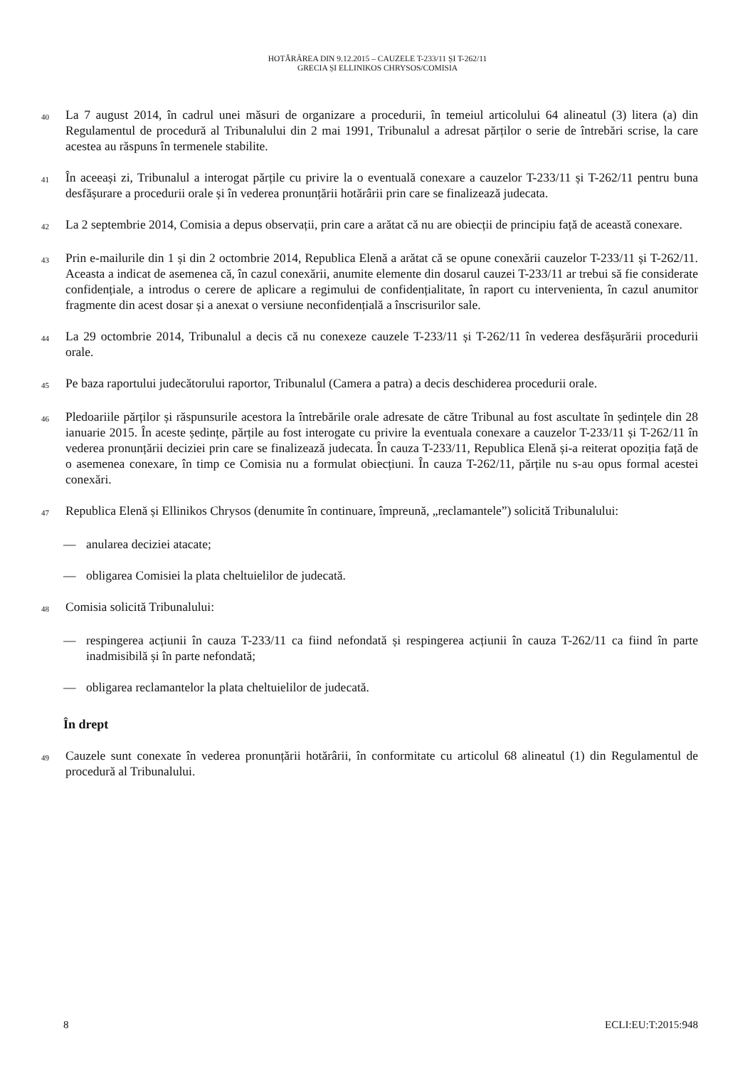HOTĂRÂREA DIN 9.12.2015 – CAUZELE T-233/11 ȘI T-262/11
GRECIA ȘI ELLINIKOS CHRYSOS/COMISIA
40
La 7 august 2014, în cadrul unei măsuri de organizare a procedurii, în temeiul articolului 64 alineatul (3) litera (a) din Regulamentul de procedură al Tribunalului din 2 mai 1991, Tribunalul a adresat părților o serie de întrebări scrise, la care acestea au răspuns în termenele stabilite.
41
În aceeași zi, Tribunalul a interogat părțile cu privire la o eventuală conexare a cauzelor T-233/11 și T-262/11 pentru buna desfășurare a procedurii orale și în vederea pronunțării hotărârii prin care se finalizează judecata.
42
La 2 septembrie 2014, Comisia a depus observații, prin care a arătat că nu are obiecții de principiu față de această conexare.
43
Prin e-mailurile din 1 și din 2 octombrie 2014, Republica Elenă a arătat că se opune conexării cauzelor T-233/11 și T-262/11. Aceasta a indicat de asemenea că, în cazul conexării, anumite elemente din dosarul cauzei T-233/11 ar trebui să fie considerate confidențiale, a introdus o cerere de aplicare a regimului de confidențialitate, în raport cu intervenienta, în cazul anumitor fragmente din acest dosar și a anexat o versiune neconfidențială a înscrisurilor sale.
44
La 29 octombrie 2014, Tribunalul a decis că nu conexeze cauzele T-233/11 și T-262/11 în vederea desfășurării procedurii orale.
45
Pe baza raportului judecătorului raportor, Tribunalul (Camera a patra) a decis deschiderea procedurii orale.
46
Pledoariile părților și răspunsurile acestora la întrebările orale adresate de către Tribunal au fost ascultate în ședințele din 28 ianuarie 2015. În aceste ședințe, părțile au fost interogate cu privire la eventuala conexare a cauzelor T-233/11 și T-262/11 în vederea pronunțării deciziei prin care se finalizează judecata. În cauza T-233/11, Republica Elenă și-a reiterat opoziția față de o asemenea conexare, în timp ce Comisia nu a formulat obiecțiuni. În cauza T-262/11, părțile nu s-au opus formal acestei conexări.
47
Republica Elenă și Ellinikos Chrysos (denumite în continuare, împreună, „reclamantele”) solicită Tribunalului:
— anularea deciziei atacate;
— obligarea Comisiei la plata cheltuielilor de judecată.
48
Comisia solicită Tribunalului:
— respingerea acțiunii în cauza T-233/11 ca fiind nefondată și respingerea acțiunii în cauza T-262/11 ca fiind în parte inadmisibilă și în parte nefondată;
— obligarea reclamantelor la plata cheltuielilor de judecată.
În drept
49
Cauzele sunt conexate în vederea pronunțării hotărârii, în conformitate cu articolul 68 alineatul (1) din Regulamentul de procedură al Tribunalului.
8 ECLI:EU:T:2015:948